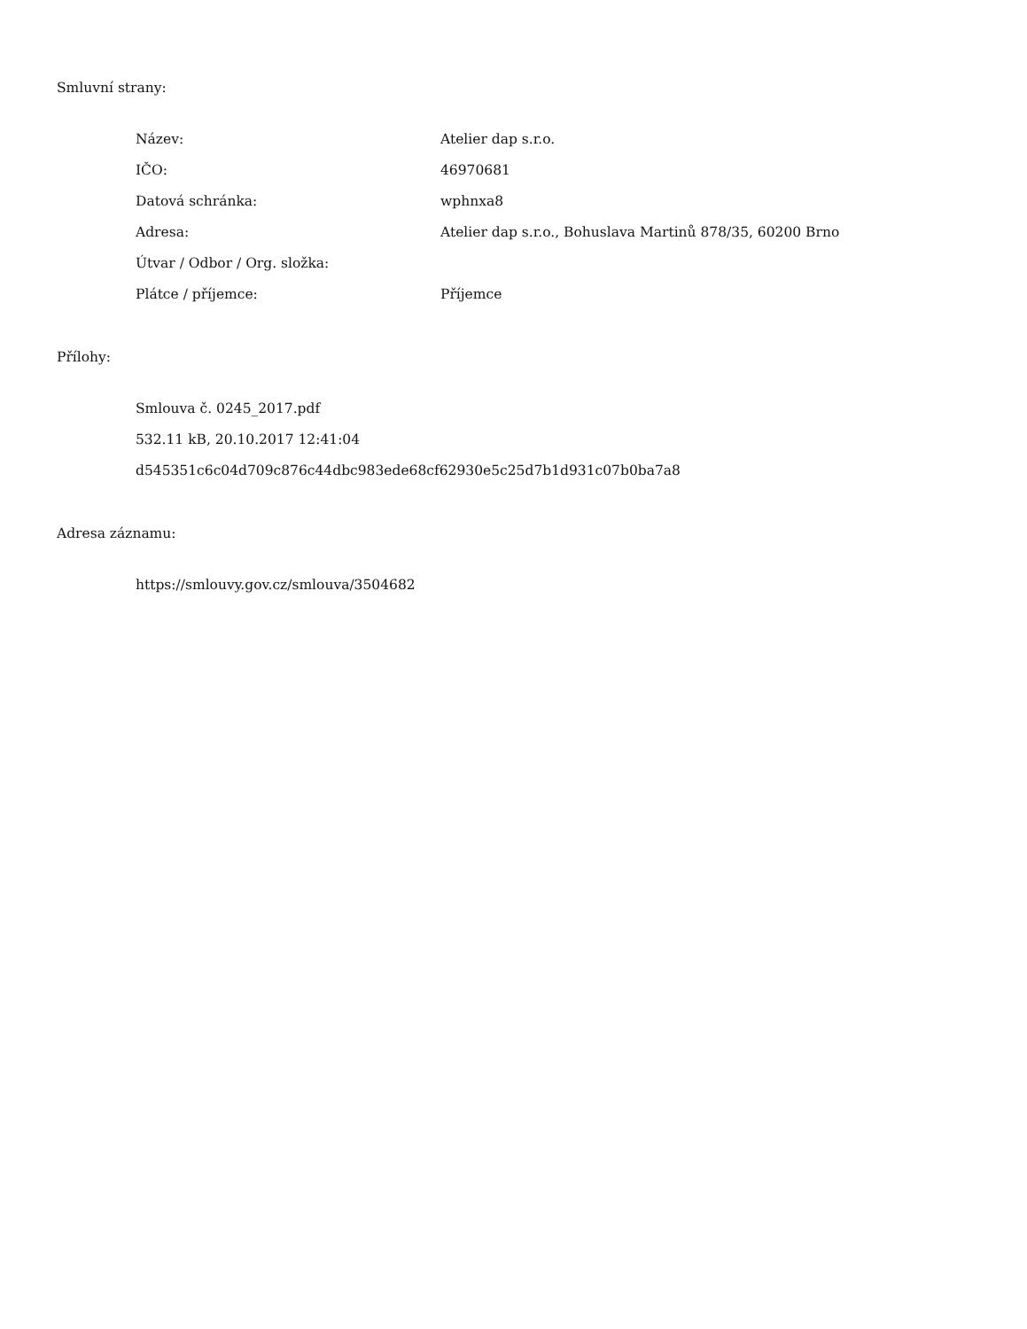Smluvní strany:
| Název: | Atelier dap s.r.o. |
| IČO: | 46970681 |
| Datová schránka: | wphnxa8 |
| Adresa: | Atelier dap s.r.o., Bohuslava Martinů 878/35, 60200 Brno |
| Útvar / Odbor / Org. složka: | |
| Plátce / příjemce: | Příjemce |
Přílohy:
Smlouva č. 0245_2017.pdf
532.11 kB, 20.10.2017 12:41:04
d545351c6c04d709c876c44dbc983ede68cf62930e5c25d7b1d931c07b0ba7a8
Adresa záznamu:
https://smlouvy.gov.cz/smlouva/3504682